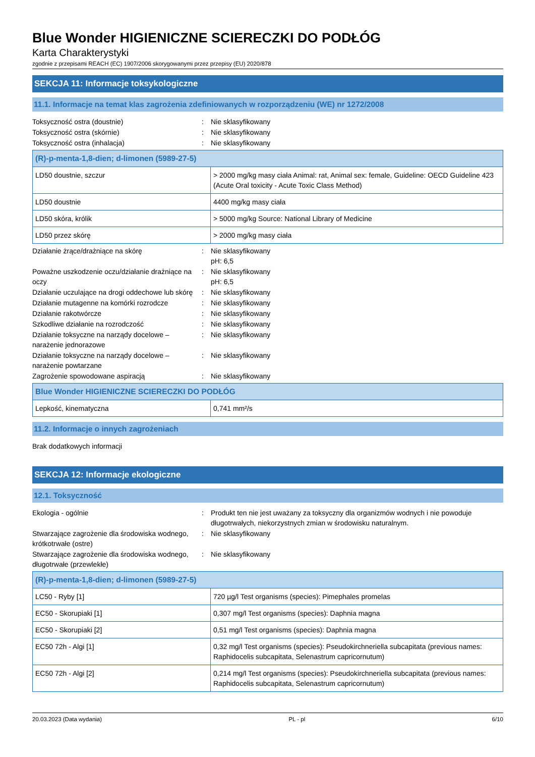Blue Wonder HIGIENICZNE SCIERECZKI DO PODŁÓG
Karta Charakterystyki
zgodnie z przepisami REACH (EC) 1907/2006 skorygowanymi przez przepisy (EU) 2020/878
SEKCJA 11: Informacje toksykologiczne
11.1. Informacje na temat klas zagrożenia zdefiniowanych w rozporządzeniu (WE) nr 1272/2008
Toksyczność ostra (doustnie) : Nie sklasyfikowany
Toksyczność ostra (skórnie) : Nie sklasyfikowany
Toksyczność ostra (inhalacja) : Nie sklasyfikowany
| (R)-p-menta-1,8-dien; d-limonen (5989-27-5) | |
| LD50 doustnie, szczur | > 2000 mg/kg masy ciała Animal: rat, Animal sex: female, Guideline: OECD Guideline 423 (Acute Oral toxicity - Acute Toxic Class Method) |
| LD50 doustnie | 4400 mg/kg masy ciała |
| LD50 skóra, królik | > 5000 mg/kg Source: National Library of Medicine |
| LD50 przez skórę | > 2000 mg/kg masy ciała |
Działanie żrące/drażniące na skórę : Nie sklasyfikowany
pH: 6,5
Poważne uszkodzenie oczu/działanie drażniące na oczy
: Nie sklasyfikowany
pH: 6,5
Działanie uczulające na drogi oddechowe lub skórę
: Nie sklasyfikowany
Działanie mutagenne na komórki rozrodcze : Nie sklasyfikowany
Działanie rakotwórcze : Nie sklasyfikowany
Szkodliwe działanie na rozrodczość : Nie sklasyfikowany
Działanie toksyczne na narządy docelowe – narażenie jednorazowe
: Nie sklasyfikowany
Działanie toksyczne na narządy docelowe – narażenie powtarzane
: Nie sklasyfikowany
Zagrożenie spowodowane aspiracją : Nie sklasyfikowany
| Blue Wonder HIGIENICZNE SCIERECZKI DO PODŁÓG | |
| Lepkość, kinematyczna | 0,741 mm²/s |
11.2. Informacje o innych zagrożeniach
Brak dodatkowych informacji
SEKCJA 12: Informacje ekologiczne
12.1. Toksyczność
Ekologia - ogólnie : Produkt ten nie jest uważany za toksyczny dla organizmów wodnych i nie powoduje długotrwałych, niekorzystnych zmian w środowisku naturalnym.
Stwarzające zagrożenie dla środowiska wodnego, krótkotrwałe (ostre)
: Nie sklasyfikowany
Stwarzające zagrożenie dla środowiska wodnego, długotrwałe (przewlekłe)
: Nie sklasyfikowany
| (R)-p-menta-1,8-dien; d-limonen (5989-27-5) | |
| LC50 - Ryby [1] | 720 µg/l Test organisms (species): Pimephales promelas |
| EC50 - Skorupiaki [1] | 0,307 mg/l Test organisms (species): Daphnia magna |
| EC50 - Skorupiaki [2] | 0,51 mg/l Test organisms (species): Daphnia magna |
| EC50 72h - Algi [1] | 0,32 mg/l Test organisms (species): Pseudokirchneriella subcapitata (previous names: Raphidocelis subcapitata, Selenastrum capricornutum) |
| EC50 72h - Algi [2] | 0,214 mg/l Test organisms (species): Pseudokirchneriella subcapitata (previous names: Raphidocelis subcapitata, Selenastrum capricornutum) |
20.03.2023 (Data wydania) PL - pl 6/10